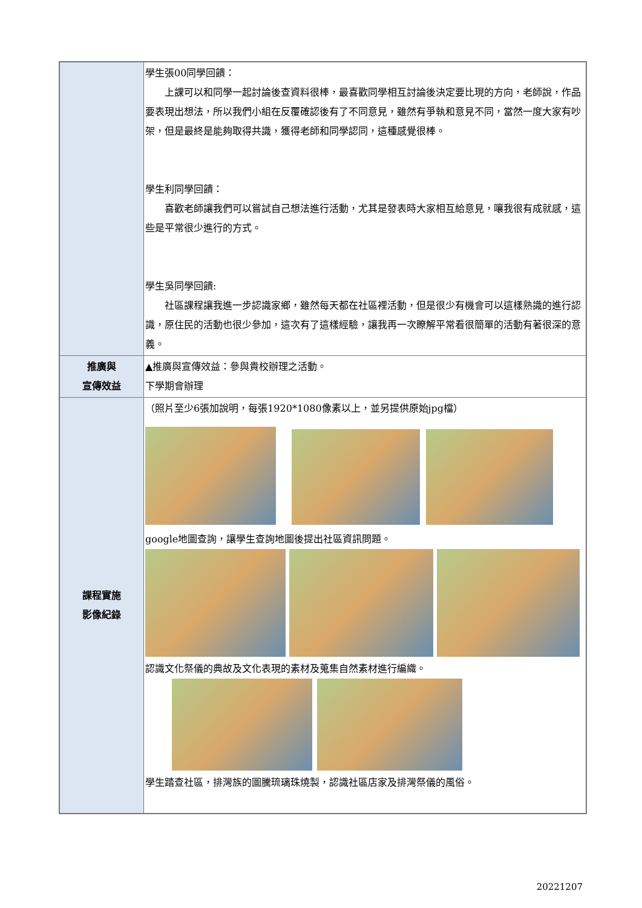| | 學生張00同學回饋： 上課可以和同學一起討論後查資料很棒，最喜歡同學相互討論後決定要比現的方向，老師說，作品要表現出想法，所以我們小組在反覆確認後有了不同意見，雖然有爭執和意見不同，當然一度大家有吵架，但是最終是能夠取得共識，獲得老師和同學認同，這種感覺很棒。 學生利同學回饋： 喜歡老師讓我們可以嘗試自己想法進行活動，尤其是發表時大家相互給意見，嚷我很有成就感，這些是平常很少進行的方式。 學生吳同學回饋: 社區課程讓我進一步認識家鄉，雖然每天都在社區裡活動，但是很少有機會可以這樣熟識的進行認識，原住民的活動也很少參加，這次有了這樣經驗，讓我再一次瞭解平常看很簡單的活動有著很深的意義。 |
| 推廣與 宣傳效益 | ▲推廣與宣傳效益：參與貴校辦理之活動。 下學期會辦理 |
| 課程實施 影像紀錄 | （照片至少6張加說明，每張1920*1080像素以上，並另提供原始jpg檔） google地圖查詢，讓學生查詢地圖後提出社區資訊問題。 認識文化祭儀的典故及文化表現的素材及蒐集自然素材進行編織。 學生踏查社區，排灣族的圖騰琉璃珠燒製，認識社區店家及排灣祭儀的風俗。 |
20221207